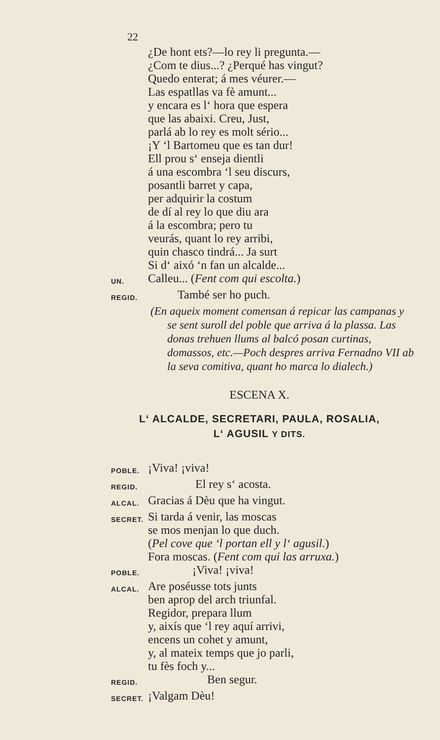22
¿De hont ets?—lo rey li pregunta.—
¿Com te dius...? ¿Perqué has vingut?
Quedo enterat; á mes véurer.—
Las espatllas va fè amunt...
y encara es l‘ hora que espera
que las abaixi. Creu, Just,
parlá ab lo rey es molt sério...
¡Y ‘l Bartomeu que es tan dur!
Ell prou s‘ enseja dientli
á una escombra ‘l seu discurs,
posantli barret y capa,
per adquirir la costum
de dí al rey lo que diu ara
á la escombra; pero tu
veurás, quant lo rey arribi,
quin chasco tindrá... Ja surt
Si d‘ aixó ‘n fan un alcalde...
UN.
Calleu... (Fent com qui escolta.)
REGID.
També ser ho puch.
(En aqueix moment comensan á repicar las campanas y se sent suroll del poble que arriva á la plassa. Las donas trehuen llums al balcó posan curtinas, domassos, etc.—Poch despres arriva Fernadno VII ab la seva comitiva, quant ho marca lo dialech.)
ESCENA X.
L‘ ALCALDE, SECRETARI, PAULA, ROSALIA,
L‘ AGUSIL Y DITS.
POBLE.
¡Viva! ¡viva!
REGID.
El rey s‘ acosta.
ALCAL.
Gracias á Dèu que ha vingut.
SECRET.
Si tarda á venir, las moscas
se mos menjan lo que duch.
(Pel cove que ‘l portan ell y l‘ agusil.)
Fora moscas. (Fent com qui las arruxa.)
POBLE.
¡Viva! ¡viva!
ALCAL.
Are poséusse tots junts
ben aprop del arch triunfal.
Regidor, prepara llum
y, aixís que ‘l rey aquí arrivi,
encens un cohet y amunt,
y, al mateix temps que jo parli,
tu fès foch y...
REGID.
Ben segur.
SECRET.
¡Valgam Dèu!